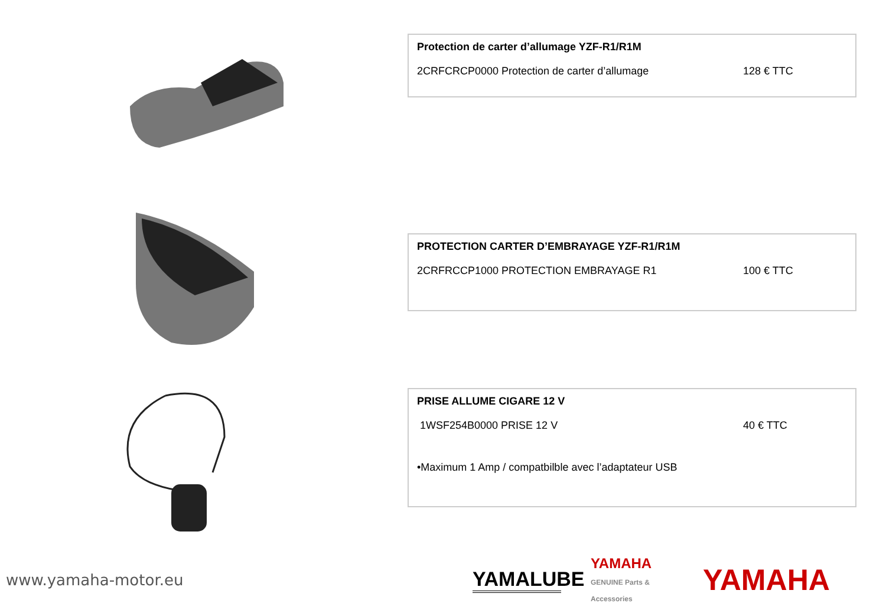Protection de carter d’allumage YZF-R1/R1M
2CRFCRCP0000 Protection de carter d’allumage 128 € TTC
PROTECTION CARTER D’EMBRAYAGE YZF-R1/R1M
2CRFRCCP1000 PROTECTION EMBRAYAGE R1 100 € TTC
PRISE ALLUME CIGARE 12 V
1WSF254B0000 PRISE 12 V 40 € TTC
•Maximum 1 Amp / compatbilble avec l’adaptateur USB
www.yamaha-motor.eu
YAMALUBE
YAMAHA
GENUINE Parts & Accessories
YAMAHA